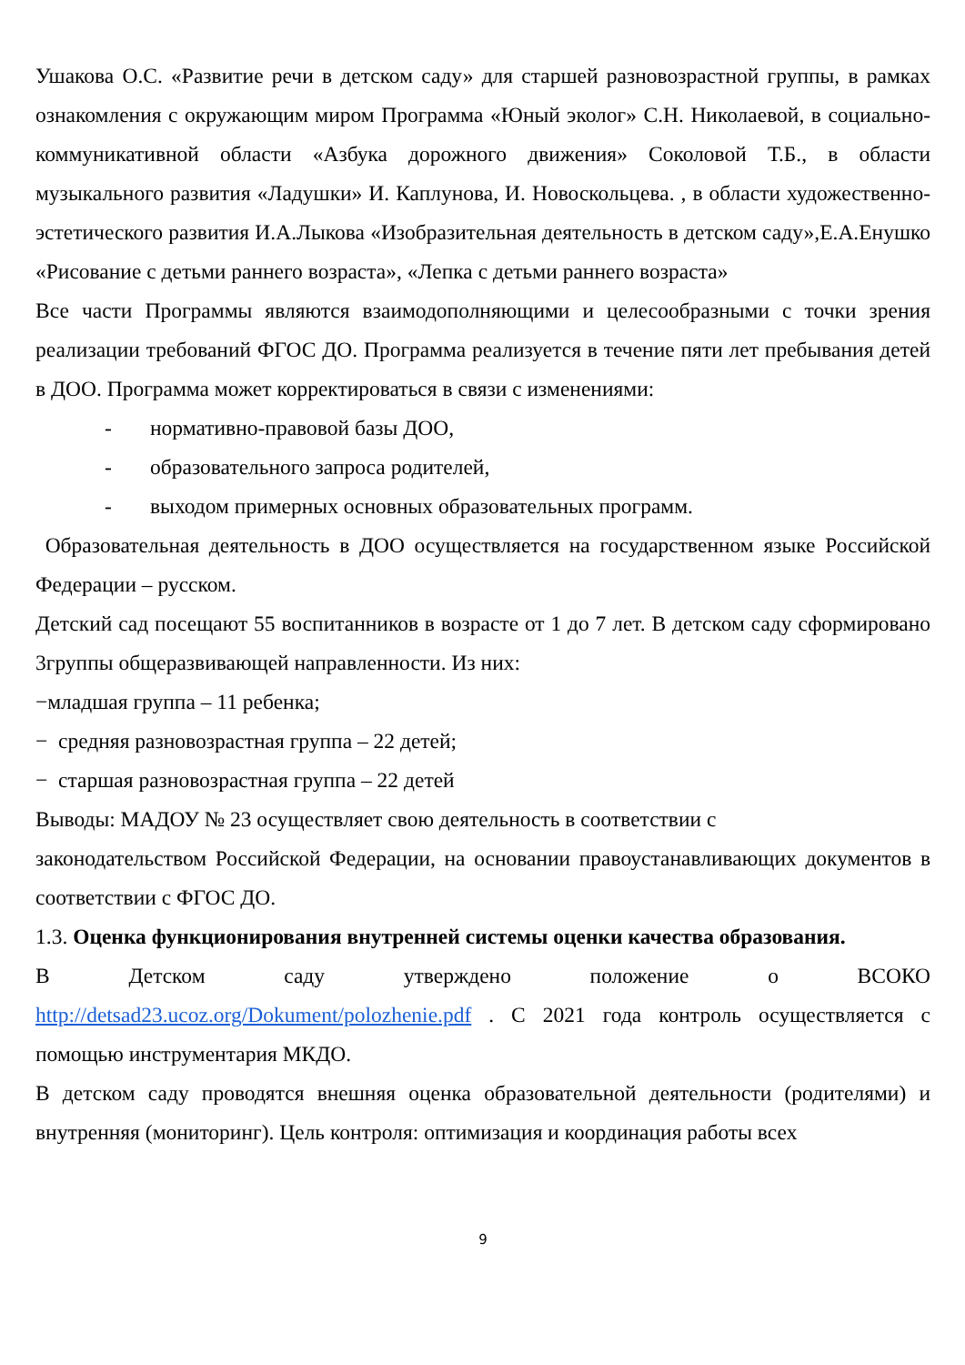Ушакова О.С. «Развитие речи в детском саду» для старшей разновозрастной группы, в рамках ознакомления с окружающим миром Программа «Юный эколог» С.Н. Николаевой, в социально-коммуникативной области «Азбука дорожного движения» Соколовой Т.Б., в области музыкального развития «Ладушки» И. Каплунова, И. Новоскольцева. , в области художественно-эстетического развития И.А.Лыкова «Изобразительная деятельность в детском саду»,Е.А.Енушко «Рисование с детьми раннего возраста», «Лепка с детьми раннего возраста»
Все части Программы являются взаимодополняющими и целесообразными с точки зрения реализации требований ФГОС ДО. Программа реализуется в течение пяти лет пребывания детей в ДОО. Программа может корректироваться в связи с изменениями:
- нормативно-правовой базы ДОО,
- образовательного запроса родителей,
- выходом примерных основных образовательных программ.
Образовательная деятельность в ДОО осуществляется на государственном языке Российской Федерации – русском.
Детский сад посещают 55 воспитанников в возрасте от 1 до 7 лет. В детском саду сформировано 3группы общеразвивающей направленности. Из них:
−младшая группа – 11 ребенка;
− средняя разновозрастная группа – 22 детей;
− старшая разновозрастная группа – 22 детей
Выводы: МАДОУ № 23 осуществляет свою деятельность в соответствии с
законодательством Российской Федерации, на основании правоустанавливающих документов в соответствии с ФГОС ДО.
1.3. Оценка функционирования внутренней системы оценки качества образования.
В Детском саду утверждено положение о ВСОКО http://detsad23.ucoz.org/Dokument/polozhenie.pdf . С 2021 года контроль осуществляется с помощью инструментария МКДО.
В детском саду проводятся внешняя оценка образовательной деятельности (родителями) и внутренняя (мониторинг). Цель контроля: оптимизация и координация работы всех
9